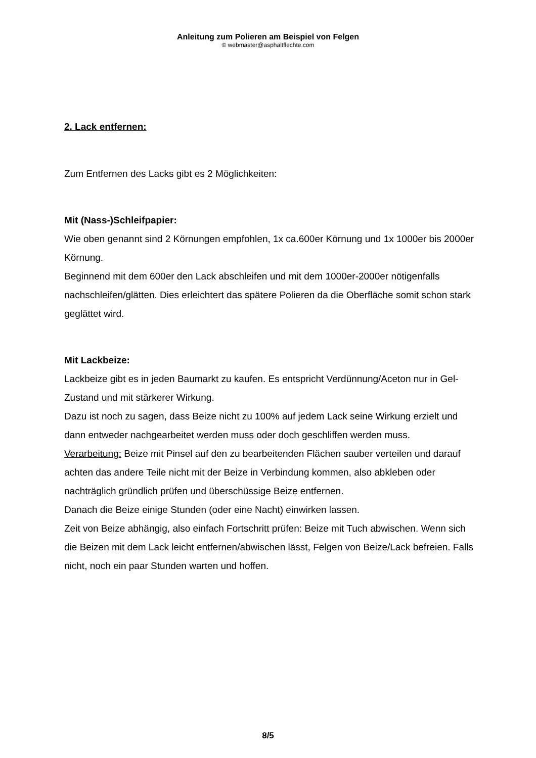Anleitung zum Polieren am Beispiel von Felgen
© webmaster@asphaltflechte.com
2. Lack entfernen:
Zum Entfernen des Lacks gibt es 2 Möglichkeiten:
Mit (Nass-)Schleifpapier:
Wie oben genannt sind 2 Körnungen empfohlen, 1x ca.600er Körnung und 1x 1000er bis 2000er Körnung.
Beginnend mit dem 600er den Lack abschleifen und mit dem 1000er-2000er nötigenfalls nachschleifen/glätten. Dies erleichtert das spätere Polieren da die Oberfläche somit schon stark geglättet wird.
Mit Lackbeize:
Lackbeize gibt es in jeden Baumarkt zu kaufen. Es entspricht Verdünnung/Aceton nur in Gel-Zustand und mit stärkerer Wirkung.
Dazu ist noch zu sagen, dass Beize nicht zu 100% auf jedem Lack seine Wirkung erzielt und dann entweder nachgearbeitet werden muss oder doch geschliffen werden muss.
Verarbeitung: Beize mit Pinsel auf den zu bearbeitenden Flächen sauber verteilen und darauf achten das andere Teile nicht mit der Beize in Verbindung kommen, also abkleben oder nachträglich gründlich prüfen und überschüssige Beize entfernen.
Danach die Beize einige Stunden (oder eine Nacht) einwirken lassen.
Zeit von Beize abhängig, also einfach Fortschritt prüfen: Beize mit Tuch abwischen. Wenn sich die Beizen mit dem Lack leicht entfernen/abwischen lässt, Felgen von Beize/Lack befreien. Falls nicht, noch ein paar Stunden warten und hoffen.
8/5